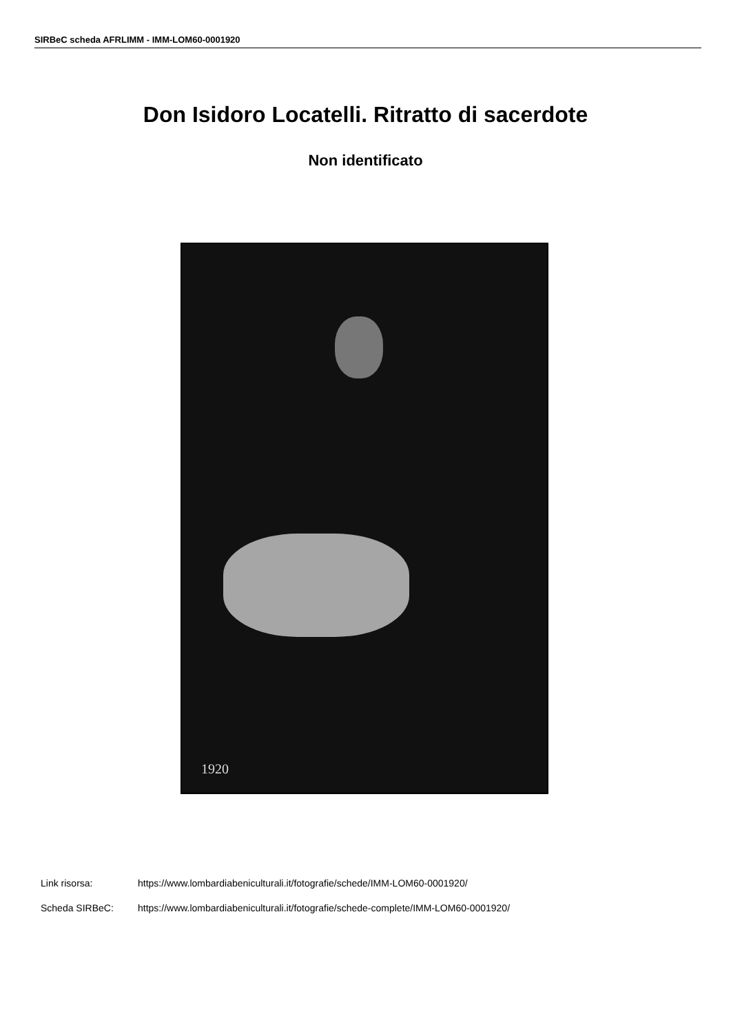SIRBeC scheda AFRLIMM - IMM-LOM60-0001920
Don Isidoro Locatelli. Ritratto di sacerdote
Non identificato
1920
| Link risorsa: | https://www.lombardiabeniculturali.it/fotografie/schede/IMM-LOM60-0001920/ |
| Scheda SIRBeC: | https://www.lombardiabeniculturali.it/fotografie/schede-complete/IMM-LOM60-0001920/ |